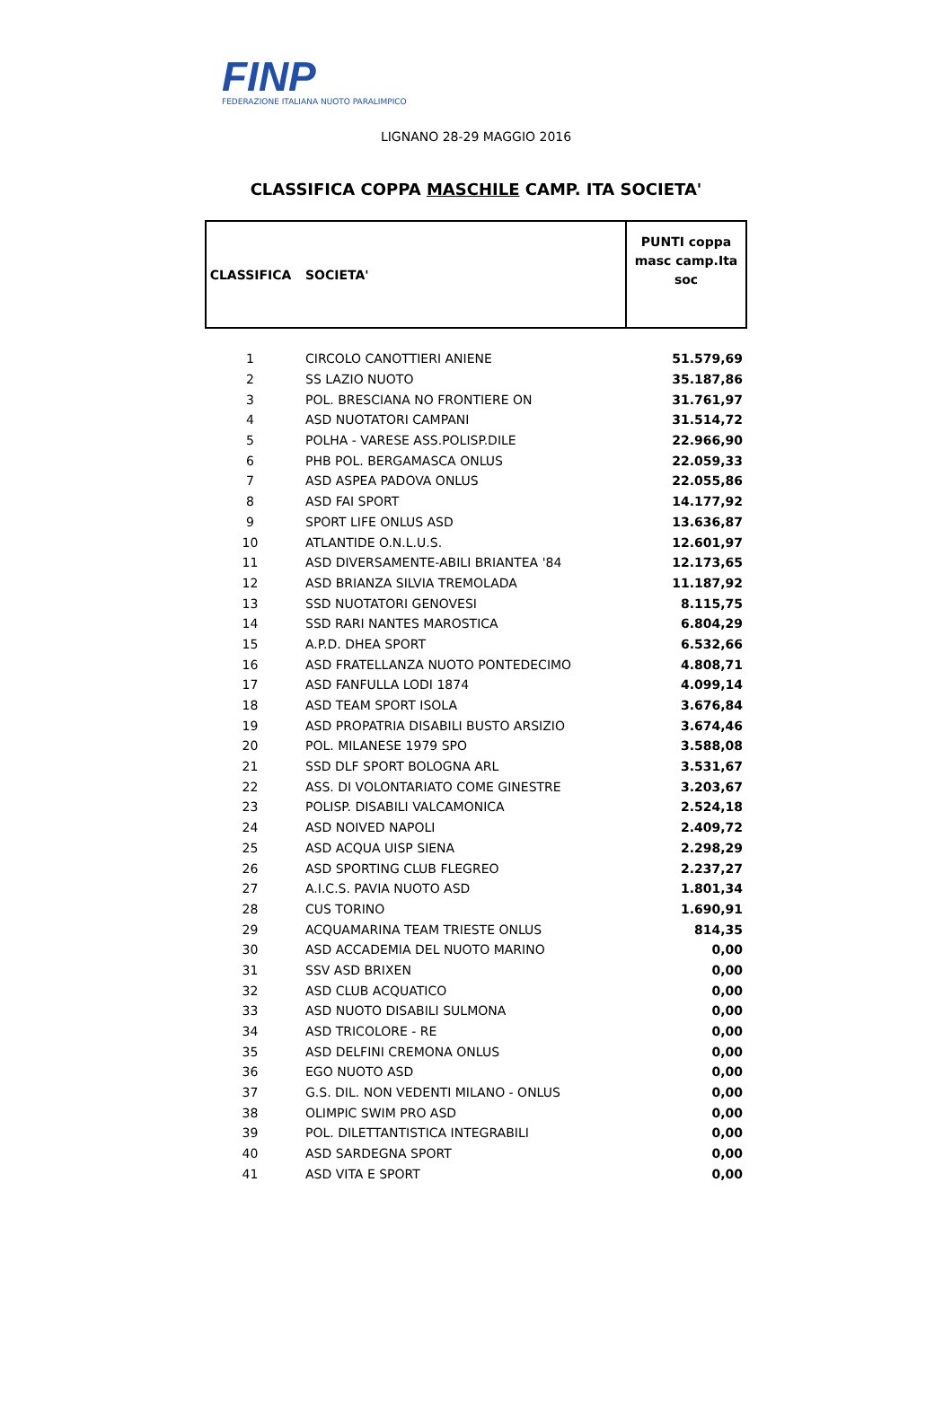FINP
FEDERAZIONE ITALIANA NUOTO PARALIMPICO
LIGNANO 28-29 MAGGIO 2016
CLASSIFICA COPPA MASCHILE CAMP. ITA SOCIETA'
| CLASSIFICA | SOCIETA' | PUNTI coppa masc camp.Ita soc |
| --- | --- | --- |
| 1 | CIRCOLO CANOTTIERI ANIENE | 51.579,69 |
| 2 | SS LAZIO NUOTO | 35.187,86 |
| 3 | POL. BRESCIANA NO FRONTIERE ON | 31.761,97 |
| 4 | ASD NUOTATORI CAMPANI | 31.514,72 |
| 5 | POLHA - VARESE ASS.POLISP.DILE | 22.966,90 |
| 6 | PHB POL. BERGAMASCA ONLUS | 22.059,33 |
| 7 | ASD ASPEA PADOVA ONLUS | 22.055,86 |
| 8 | ASD FAI SPORT | 14.177,92 |
| 9 | SPORT LIFE ONLUS ASD | 13.636,87 |
| 10 | ATLANTIDE O.N.L.U.S. | 12.601,97 |
| 11 | ASD DIVERSAMENTE-ABILI BRIANTEA '84 | 12.173,65 |
| 12 | ASD BRIANZA SILVIA TREMOLADA | 11.187,92 |
| 13 | SSD NUOTATORI GENOVESI | 8.115,75 |
| 14 | SSD RARI NANTES MAROSTICA | 6.804,29 |
| 15 | A.P.D. DHEA SPORT | 6.532,66 |
| 16 | ASD FRATELLANZA NUOTO PONTEDECIMO | 4.808,71 |
| 17 | ASD FANFULLA LODI 1874 | 4.099,14 |
| 18 | ASD TEAM SPORT ISOLA | 3.676,84 |
| 19 | ASD PROPATRIA DISABILI BUSTO ARSIZIO | 3.674,46 |
| 20 | POL. MILANESE 1979 SPO | 3.588,08 |
| 21 | SSD DLF SPORT BOLOGNA ARL | 3.531,67 |
| 22 | ASS. DI VOLONTARIATO COME GINESTRE | 3.203,67 |
| 23 | POLISP. DISABILI VALCAMONICA | 2.524,18 |
| 24 | ASD NOIVED NAPOLI | 2.409,72 |
| 25 | ASD ACQUA UISP SIENA | 2.298,29 |
| 26 | ASD SPORTING CLUB FLEGREO | 2.237,27 |
| 27 | A.I.C.S. PAVIA NUOTO ASD | 1.801,34 |
| 28 | CUS TORINO | 1.690,91 |
| 29 | ACQUAMARINA TEAM TRIESTE ONLUS | 814,35 |
| 30 | ASD ACCADEMIA DEL NUOTO MARINO | 0,00 |
| 31 | SSV ASD BRIXEN | 0,00 |
| 32 | ASD CLUB ACQUATICO | 0,00 |
| 33 | ASD NUOTO DISABILI SULMONA | 0,00 |
| 34 | ASD TRICOLORE - RE | 0,00 |
| 35 | ASD DELFINI CREMONA ONLUS | 0,00 |
| 36 | EGO NUOTO ASD | 0,00 |
| 37 | G.S. DIL. NON VEDENTI MILANO - ONLUS | 0,00 |
| 38 | OLIMPIC SWIM PRO ASD | 0,00 |
| 39 | POL. DILETTANTISTICA INTEGRABILI | 0,00 |
| 40 | ASD SARDEGNA SPORT | 0,00 |
| 41 | ASD VITA E SPORT | 0,00 |